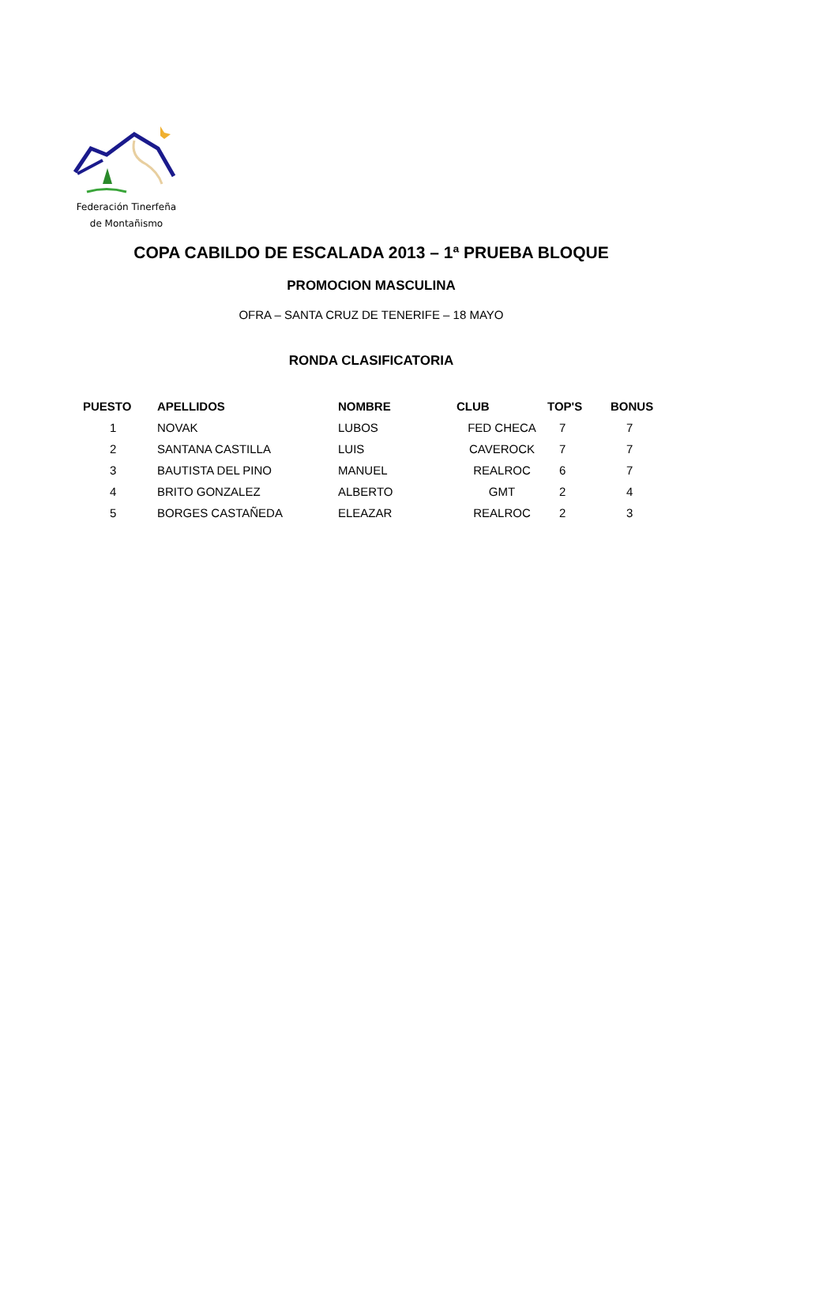Federación Tinerfeña
de Montañismo
COPA CABILDO DE ESCALADA 2013 – 1ª PRUEBA BLOQUE
PROMOCION MASCULINA
OFRA – SANTA CRUZ DE TENERIFE – 18 MAYO
RONDA CLASIFICATORIA
| PUESTO | APELLIDOS | NOMBRE | CLUB | TOP'S | BONUS |
| --- | --- | --- | --- | --- | --- |
| 1 | NOVAK | LUBOS | FED CHECA | 7 | 7 |
| 2 | SANTANA CASTILLA | LUIS | CAVEROCK | 7 | 7 |
| 3 | BAUTISTA DEL PINO | MANUEL | REALROC | 6 | 7 |
| 4 | BRITO GONZALEZ | ALBERTO | GMT | 2 | 4 |
| 5 | BORGES CASTAÑEDA | ELEAZAR | REALROC | 2 | 3 |